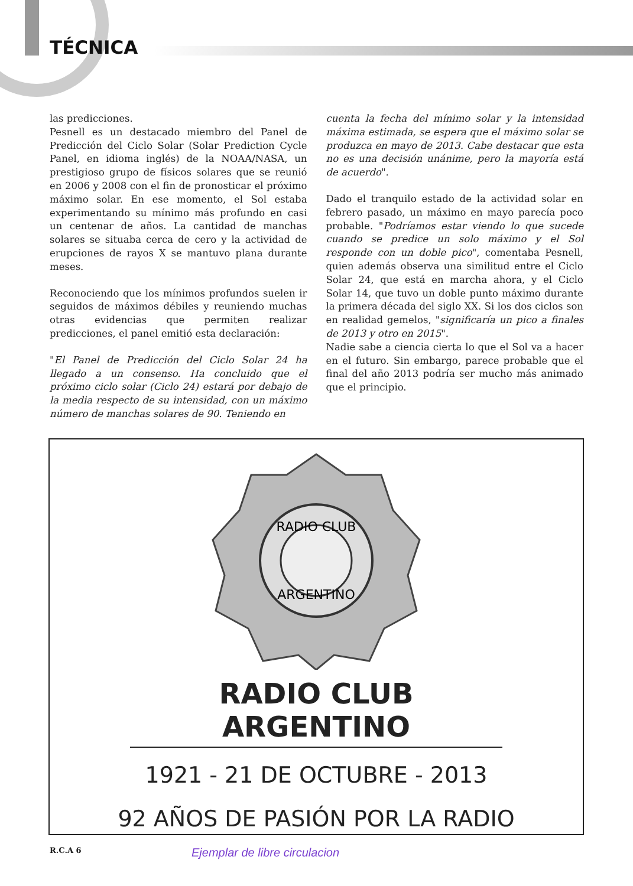TÉCNICA
las predicciones.
Pesnell es un destacado miembro del Panel de Predicción del Ciclo Solar (Solar Prediction Cycle Panel, en idioma inglés) de la NOAA/NASA, un prestigioso grupo de físicos solares que se reunió en 2006 y 2008 con el fin de pronosticar el próximo máximo solar. En ese momento, el Sol estaba experimentando su mínimo más profundo en casi un centenar de años. La cantidad de manchas solares se situaba cerca de cero y la actividad de erupciones de rayos X se mantuvo plana durante meses.
Reconociendo que los mínimos profundos suelen ir seguidos de máximos débiles y reuniendo muchas otras evidencias que permiten realizar predicciones, el panel emitió esta declaración:
"El Panel de Predicción del Ciclo Solar 24 ha llegado a un consenso. Ha concluido que el próximo ciclo solar (Ciclo 24) estará por debajo de la media respecto de su intensidad, con un máximo número de manchas solares de 90. Teniendo en
cuenta la fecha del mínimo solar y la intensidad máxima estimada, se espera que el máximo solar se produzca en mayo de 2013. Cabe destacar que esta no es una decisión unánime, pero la mayoría está de acuerdo".
Dado el tranquilo estado de la actividad solar en febrero pasado, un máximo en mayo parecía poco probable. "Podríamos estar viendo lo que sucede cuando se predice un solo máximo y el Sol responde con un doble pico", comentaba Pesnell, quien además observa una similitud entre el Ciclo Solar 24, que está en marcha ahora, y el Ciclo Solar 14, que tuvo un doble punto máximo durante la primera década del siglo XX. Si los dos ciclos son en realidad gemelos, "significaría un pico a finales de 2013 y otro en 2015".
Nadie sabe a ciencia cierta lo que el Sol va a hacer en el futuro. Sin embargo, parece probable que el final del año 2013 podría ser mucho más animado que el principio.
RADIO CLUB
ARGENTINO
RADIO CLUB ARGENTINO
1921 - 21 DE OCTUBRE - 2013
92 AÑOS DE PASIÓN POR LA RADIO
R.C.A 6 Ejemplar de libre circulacion